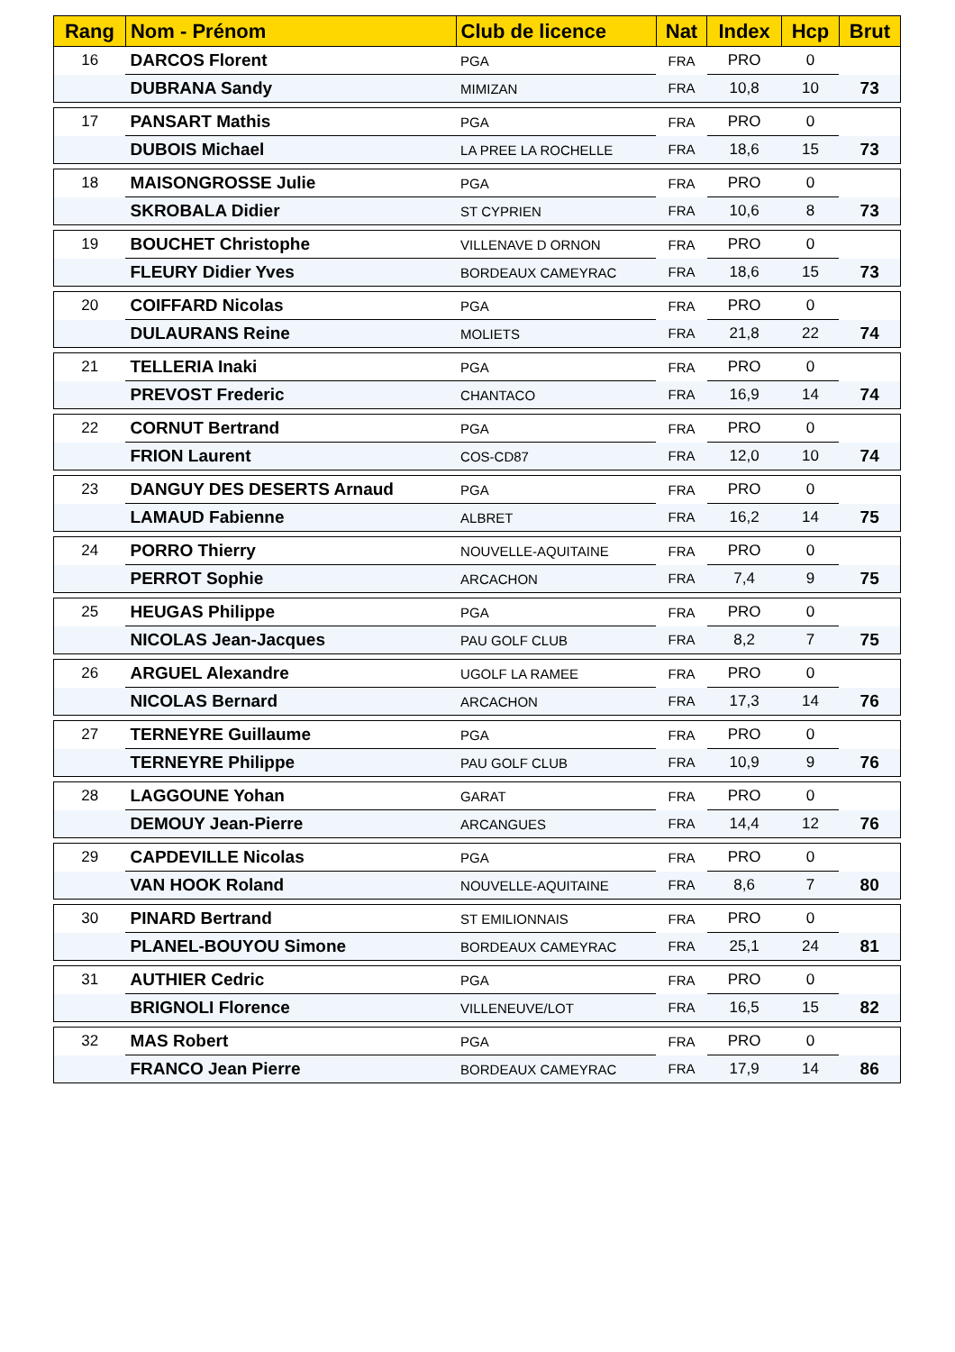| Rang | Nom - Prénom | Club de licence | Nat | Index | Hcp | Brut |
| --- | --- | --- | --- | --- | --- | --- |
| 16 | DARCOS Florent | PGA | FRA | PRO | 0 | |
| | DUBRANA Sandy | MIMIZAN | FRA | 10,8 | 10 | 73 |
| 17 | PANSART Mathis | PGA | FRA | PRO | 0 | |
| | DUBOIS Michael | LA PREE LA ROCHELLE | FRA | 18,6 | 15 | 73 |
| 18 | MAISONGROSSE Julie | PGA | FRA | PRO | 0 | |
| | SKROBALA Didier | ST CYPRIEN | FRA | 10,6 | 8 | 73 |
| 19 | BOUCHET Christophe | VILLENAVE D ORNON | FRA | PRO | 0 | |
| | FLEURY Didier Yves | BORDEAUX CAMEYRAC | FRA | 18,6 | 15 | 73 |
| 20 | COIFFARD Nicolas | PGA | FRA | PRO | 0 | |
| | DULAURANS Reine | MOLIETS | FRA | 21,8 | 22 | 74 |
| 21 | TELLERIA Inaki | PGA | FRA | PRO | 0 | |
| | PREVOST Frederic | CHANTACO | FRA | 16,9 | 14 | 74 |
| 22 | CORNUT Bertrand | PGA | FRA | PRO | 0 | |
| | FRION Laurent | COS-CD87 | FRA | 12,0 | 10 | 74 |
| 23 | DANGUY DES DESERTS Arnaud | PGA | FRA | PRO | 0 | |
| | LAMAUD Fabienne | ALBRET | FRA | 16,2 | 14 | 75 |
| 24 | PORRO Thierry | NOUVELLE-AQUITAINE | FRA | PRO | 0 | |
| | PERROT Sophie | ARCACHON | FRA | 7,4 | 9 | 75 |
| 25 | HEUGAS Philippe | PGA | FRA | PRO | 0 | |
| | NICOLAS Jean-Jacques | PAU GOLF CLUB | FRA | 8,2 | 7 | 75 |
| 26 | ARGUEL Alexandre | UGOLF LA RAMEE | FRA | PRO | 0 | |
| | NICOLAS Bernard | ARCACHON | FRA | 17,3 | 14 | 76 |
| 27 | TERNEYRE Guillaume | PGA | FRA | PRO | 0 | |
| | TERNEYRE Philippe | PAU GOLF CLUB | FRA | 10,9 | 9 | 76 |
| 28 | LAGGOUNE Yohan | GARAT | FRA | PRO | 0 | |
| | DEMOUY Jean-Pierre | ARCANGUES | FRA | 14,4 | 12 | 76 |
| 29 | CAPDEVILLE Nicolas | PGA | FRA | PRO | 0 | |
| | VAN HOOK Roland | NOUVELLE-AQUITAINE | FRA | 8,6 | 7 | 80 |
| 30 | PINARD Bertrand | ST EMILIONNAIS | FRA | PRO | 0 | |
| | PLANEL-BOUYOU Simone | BORDEAUX CAMEYRAC | FRA | 25,1 | 24 | 81 |
| 31 | AUTHIER Cedric | PGA | FRA | PRO | 0 | |
| | BRIGNOLI Florence | VILLENEUVE/LOT | FRA | 16,5 | 15 | 82 |
| 32 | MAS Robert | PGA | FRA | PRO | 0 | |
| | FRANCO Jean Pierre | BORDEAUX CAMEYRAC | FRA | 17,9 | 14 | 86 |